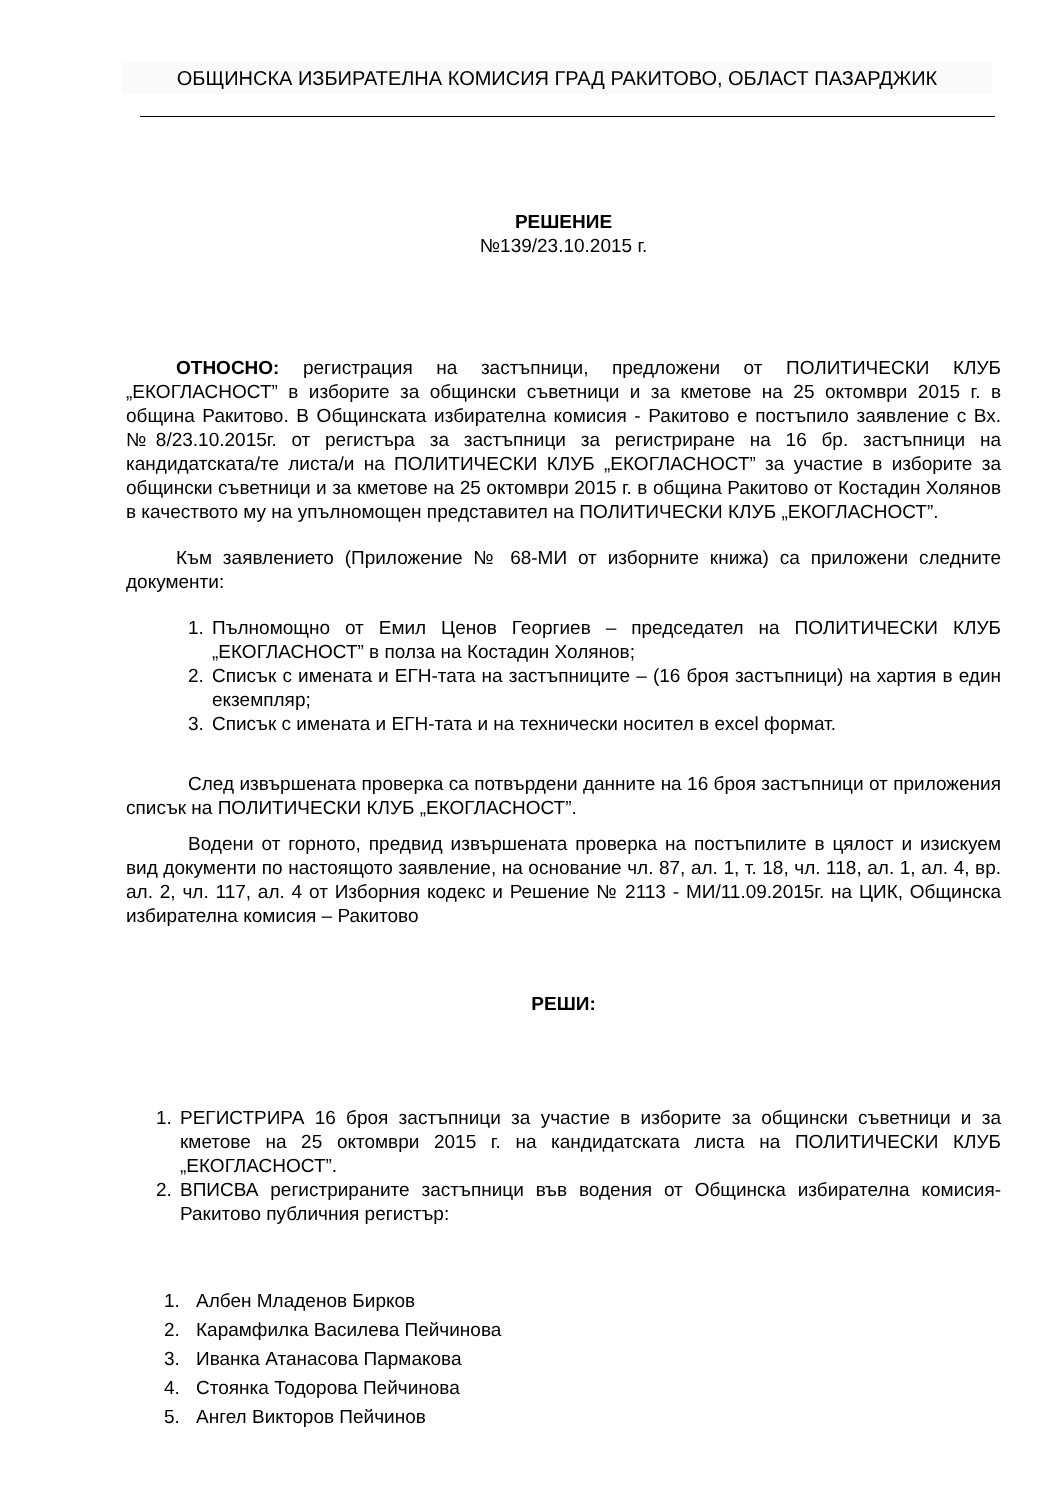ОБЩИНСКА ИЗБИРАТЕЛНА КОМИСИЯ ГРАД РАКИТОВО, ОБЛАСТ ПАЗАРДЖИК
РЕШЕНИЕ
№139/23.10.2015 г.
ОТНОСНО: регистрация на застъпници, предложени от ПОЛИТИЧЕСКИ КЛУБ „ЕКОГЛАСНОСТ” в изборите за общински съветници и за кметове на 25 октомври 2015 г. в община Ракитово. В Общинската избирателна комисия - Ракитово е постъпило заявление с Вх. №8/23.10.2015г. от регистъра за застъпници за регистриране на 16 бр. застъпници на кандидатската/те листа/и на ПОЛИТИЧЕСКИ КЛУБ „ЕКОГЛАСНОСТ” за участие в изборите за общински съветници и за кметове на 25 октомври 2015 г. в община Ракитово от Костадин Холянов в качеството му на упълномощен представител на ПОЛИТИЧЕСКИ КЛУБ „ЕКОГЛАСНОСТ”.
Към заявлението (Приложение № 68-МИ от изборните книжа) са приложени следните документи:
1. Пълномощно от Емил Ценов Георгиев – председател на ПОЛИТИЧЕСКИ КЛУБ „ЕКОГЛАСНОСТ” в полза на Костадин Холянов;
2. Списък с имената и ЕГН-тата на застъпниците – (16 броя застъпници) на хартия в един екземпляр;
3. Списък с имената и ЕГН-тата и на технически носител в excel формат.
След извършената проверка са потвърдени данните на 16 броя застъпници от приложения списък на ПОЛИТИЧЕСКИ КЛУБ „ЕКОГЛАСНОСТ”.
Водени от горното, предвид извършената проверка на постъпилите в цялост и изискуем вид документи по настоящото заявление, на основание чл. 87, ал. 1, т. 18, чл. 118, ал. 1, ал. 4, вр. ал. 2, чл. 117, ал. 4 от Изборния кодекс и Решение № 2113 - МИ/11.09.2015г. на ЦИК, Общинска избирателна комисия – Ракитово
РЕШИ:
1. РЕГИСТРИРА 16 броя застъпници за участие в изборите за общински съветници и за кметове на 25 октомври 2015 г. на кандидатската листа на ПОЛИТИЧЕСКИ КЛУБ „ЕКОГЛАСНОСТ”.
2. ВПИСВА регистрираните застъпници във водения от Общинска избирателна комисия- Ракитово публичния регистър:
1. Албен Младенов Бирков
2. Карамфилка Василева Пейчинова
3. Иванка Атанасова Пармакова
4. Стоянка Тодорова Пейчинова
5. Ангел Викторов Пейчинов